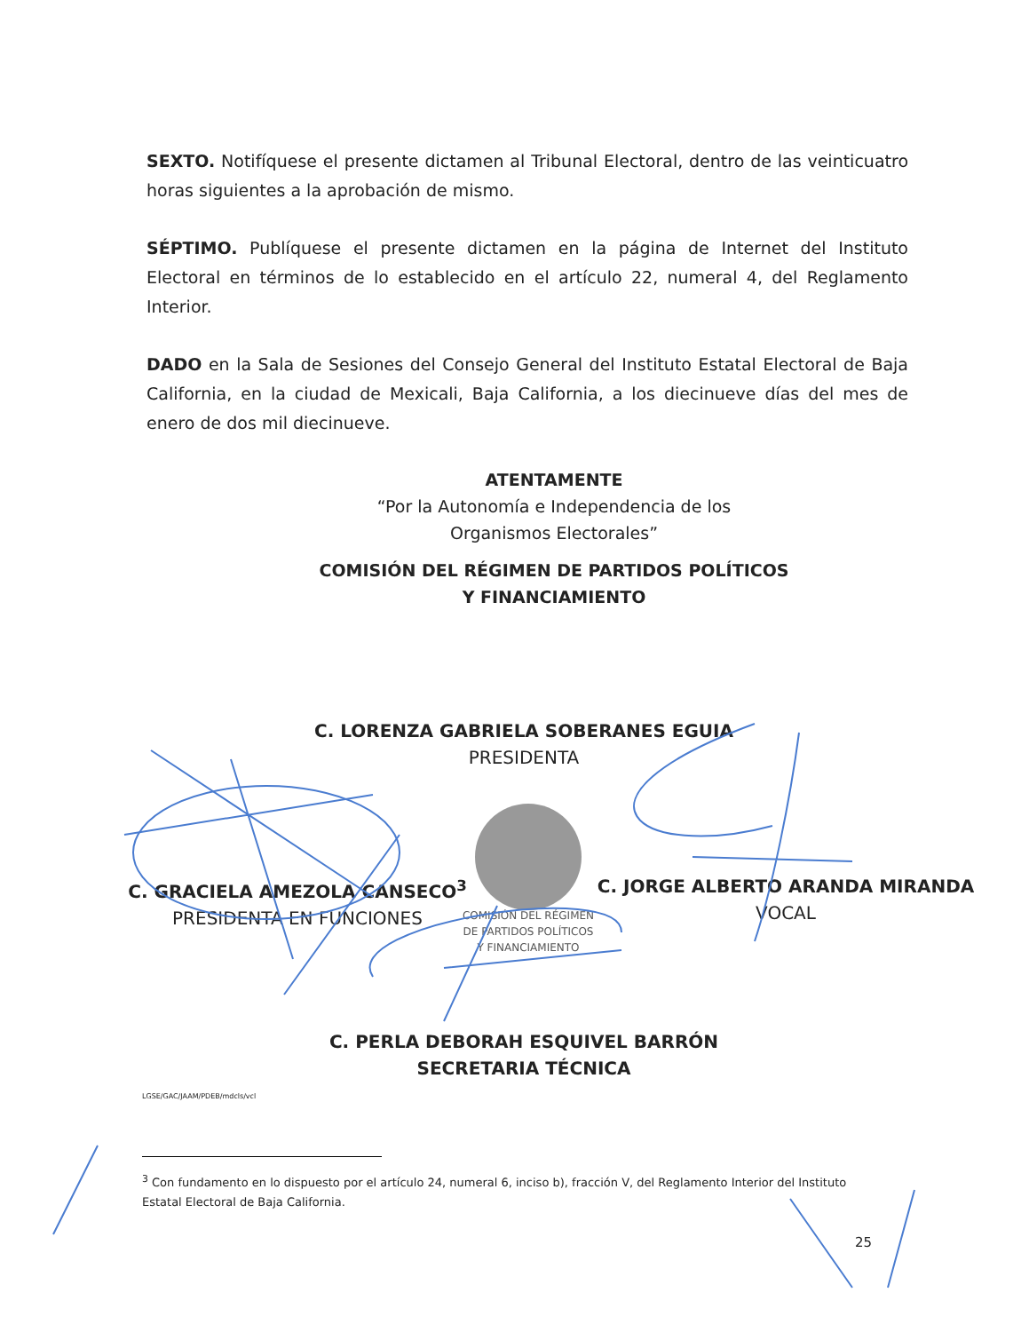SEXTO. Notifíquese el presente dictamen al Tribunal Electoral, dentro de las veinticuatro horas siguientes a la aprobación de mismo.
SÉPTIMO. Publíquese el presente dictamen en la página de Internet del Instituto Electoral en términos de lo establecido en el artículo 22, numeral 4, del Reglamento Interior.
DADO en la Sala de Sesiones del Consejo General del Instituto Estatal Electoral de Baja California, en la ciudad de Mexicali, Baja California, a los diecinueve días del mes de enero de dos mil diecinueve.
ATENTAMENTE
“Por la Autonomía e Independencia de los
Organismos Electorales”
COMISIÓN DEL RÉGIMEN DE PARTIDOS POLÍTICOS
Y FINANCIAMIENTO
C. LORENZA GABRIELA SOBERANES EGUIA
PRESIDENTA
C. GRACIELA AMEZOLA CANSECO<sup>3</sup>
PRESIDENTA EN FUNCIONES
C. JORGE ALBERTO ARANDA MIRANDA
VOCAL
COMISIÓN DEL RÉGIMEN
DE PARTIDOS POLÍTICOS
Y FINANCIAMIENTO
C. PERLA DEBORAH ESQUIVEL BARRÓN
SECRETARIA TÉCNICA
LGSE/GAC/JAAM/PDEB/mdcls/vcl
<sup>3</sup> Con fundamento en lo dispuesto por el artículo 24, numeral 6, inciso b), fracción V, del Reglamento Interior del Instituto Estatal Electoral de Baja California.
25